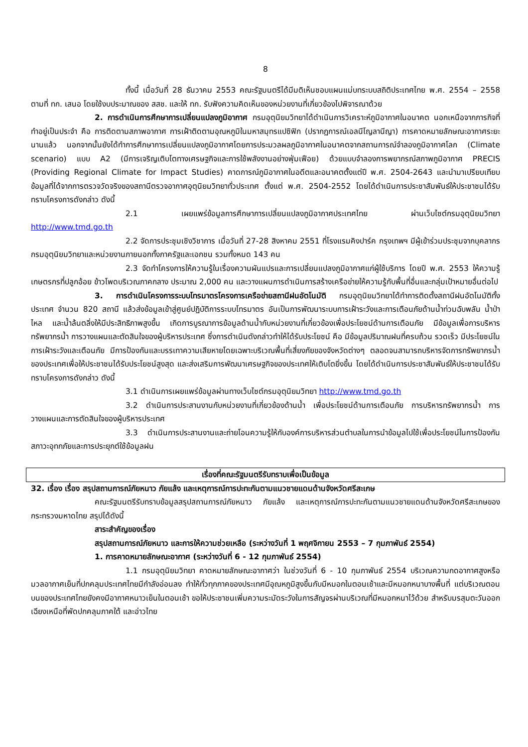8
ทั้งนี้ เมื่อวันที่ 28 ธันวาคม 2553 คณะรัฐมนตรีได้มีมติเห็นชอบแผนแม่บทระบบสถิติประเทศไทย พ.ศ. 2554 – 2558 ตามที่ ทก. เสนอ โดยใช้งบประมาณของ สสช. และให้ ทก. รับฟังความคิดเห็นของหน่วยงานที่เกี่ยวข้องไปพิจารณาด้วย
2. การดำเนินการศึกษาการเปลี่ยนแปลงภูมิอากาศ กรมอุตุนิยมวิทยาได้ดำเนินการวิเคราะห์ภูมิอากาศในอนาคต นอกเหนือจากภารกิจที่ทำอยู่เป็นประจำ คือ การติดตามสภาพอากาศ การเฝ้าติดตามอุณหภูมิในมหาสมุทรแปซิฟิก (ปรากฏการณ์เอลนีโญลานีญา) การคาดหมายลักษณะอากาศระยะนานแล้ว นอกจากนั้นยังได้ทำการศึกษาการเปลี่ยนแปลงภูมิอากาศโดยการประมวลผลภูมิอากาศในอนาคตจากสถานการณ์จำลองภูมิอากาศโลก (Climate scenario) แบบ A2 (มีการเจริญเติบโตทางเศรษฐกิจและการใช้พลังงานอย่างฟุ่มเฟือย) ด้วยแบบจำลองการพยากรณ์สภาพภูมิอากาศ PRECIS (Providing Regional Climate for Impact Studies) คาดการณ์ภูมิอากาศในอดีตและอนาคตตั้งแต่ปี พ.ศ. 2504-2643 และนำมาเปรียบเทียบข้อมูลที่ได้จากการตรวจวัดจริงของสถานีตรวจอากาศอุตุนิยมวิทยาทั่วประเทศ ตั้งแต่ พ.ศ. 2504-2552 โดยได้ดำเนินการประชาสัมพันธ์ให้ประชาชนได้รับทราบโครงการดังกล่าว ดังนี้
2.1 เผยแพร่ข้อมูลการศึกษาการเปลี่ยนแปลงภูมิอากาศประเทศไทย ผ่านเว็บไซต์กรมอุตุนิยมวิทยา http://www.tmd.go.th
2.2 จัดการประชุมเชิงวิชาการ เมื่อวันที่ 27-28 สิงหาคม 2551 ที่โรงแรมคิงปาร์ค กรุงเทพฯ มีผู้เข้าร่วมประชุมจากบุคลากรกรมอุตุนิยมวิทยาและหน่วยงานภายนอกทั้งภาครัฐและเอกชน รวมทั้งหมด 143 คน
2.3 จัดทำโครงการให้ความรู้ในเรื่องความผันแปรและการเปลี่ยนแปลงภูมิอากาศแก่ผู้ใช้บริการ โดยปี พ.ศ. 2553 ให้ความรู้เกษตรกรที่ปลูกอ้อย ข้าวโพดบริเวณภาคกลาง ประมาณ 2,000 คน และวางแผนการดำเนินการสร้างเครือข่ายให้ความรู้กับพื้นที่อื่นและกลุ่มเป้าหมายอื่นต่อไป
3. การดำเนินโครงการระบบโทรมาตรโครงการเครือข่ายสถานีฝนอัตโนมัติ กรมอุตุนิยมวิทยาได้ทำการติดตั้งสถานีฝนอัตโนมัติทั้งประเทศ จำนวน 820 สถานี แล้วส่งข้อมูลเข้าสู่ศูนย์ปฏิบัติการระบบโทรมาตร อันเป็นการพัฒนาระบบการเฝ้าระวังและการเตือนภัยด้านน้ำท่วมฉับพลัน น้ำป่าไหล และน้ำล้นตลิ่งให้มีประสิทธิภาพสูงขึ้น เกิดการบูรณาการข้อมูลด้านน้ำกับหน่วยงานที่เกี่ยวข้องเพื่อประโยชน์ด้านการเตือนภัย มีข้อมูลเพื่อการบริหารทรัพยากรน้ำ การวางแผนและตัดสินใจของผู้บริหารประเทศ ซึ่งการดำเนินดังกล่าวทำให้ได้รับประโยชน์ คือ มีข้อมูลปริมาณฝนที่ครบถ้วน รวดเร็ว มีประโยชน์ในการเฝ้าระวังและเตือนภัย มีการป้องกันและบรรเทาความเสียหายโดยเฉพาะบริเวณพื้นที่เสี่ยงภัยของจังหวัดต่างๆ ตลอดจนสามารถบริหารจัดการทรัพยากรน้ำของประเทศเพื่อให้ประชาชนได้รับประโยชน์สูงสุด และส่งเสริมการพัฒนาเศรษฐกิจของประเทศให้เติบโตยิ่งขึ้น โดยได้ดำเนินการประชาสัมพันธ์ให้ประชาชนได้รับทราบโครงการดังกล่าว ดังนี้
3.1 ดำเนินการเผยแพร่ข้อมูลผ่านทางเว็บไซต์กรมอุตุนิยมวิทยา http://www.tmd.go.th
3.2 ดำเนินการประสานงานกับหน่วยงานที่เกี่ยวข้องด้านน้ำ เพื่อประโยชน์ด้านการเตือนภัย การบริหารทรัพยากรน้ำ การวางแผนและการตัดสินใจของผู้บริหารประเทศ
3.3 ดำเนินการประสานงานและถ่ายโอนความรู้ให้กับองค์การบริหารส่วนตำบลในการนำข้อมูลไปใช้เพื่อประโยชน์ในการป้องกันสภาวะอุทกภัยและการประยุกต์ใช้ข้อมูลฝน
เรื่องที่คณะรัฐมนตรีรับทราบเพื่อเป็นข้อมูล
32. เรื่อง เรื่อง สรุปสถานการณ์ภัยหนาว ภัยแล้ง และเหตุการณ์การปะทะกันตามแนวชายแดนด้านจังหวัดศรีสะเกษ
คณะรัฐมนตรีรับทราบข้อมูลสรุปสถานการณ์ภัยหนาว ภัยแล้ง และเหตุการณ์การปะทะกันตามแนวชายแดนด้านจังหวัดศรีสะเกษของกระทรวงมหาดไทย สรุปได้ดังนี้
สาระสำคัญของเรื่อง
สรุปสถานการณ์ภัยหนาว และการให้ความช่วยเหลือ (ระหว่างวันที่ 1 พฤศจิกายน 2553 – 7 กุมภาพันธ์ 2554)
1. การคาดหมายลักษณะอากาศ (ระหว่างวันที่ 6 - 12 กุมภาพันธ์ 2554)
1.1 กรมอุตุนิยมวิทยา คาดหมายลักษณะอากาศว่า ในช่วงวันที่ 6 - 10 กุมภาพันธ์ 2554 บริเวณความกดอากาศสูงหรือมวลอากาศเย็นที่ปกคลุมประเทศไทยมีกำลังอ่อนลง ทำให้ทั่วทุกภาคของประเทศมีอุณหภูมิสูงขึ้นกับมีหมอกในตอนเช้าและมีหมอกหนาบางพื้นที่ แต่บริเวณตอนบนของประเทศไทยยังคงมีอากาศหนาวเย็นในตอนเช้า ขอให้ประชาชนเพิ่มความระมัดระวังในการสัญจรผ่านบริเวณที่มีหมอกหนาไว้ด้วย สำหรับมรสุมตะวันออกเฉียงเหนือที่พัดปกคลุมภาคใต้ และอ่าวไทย